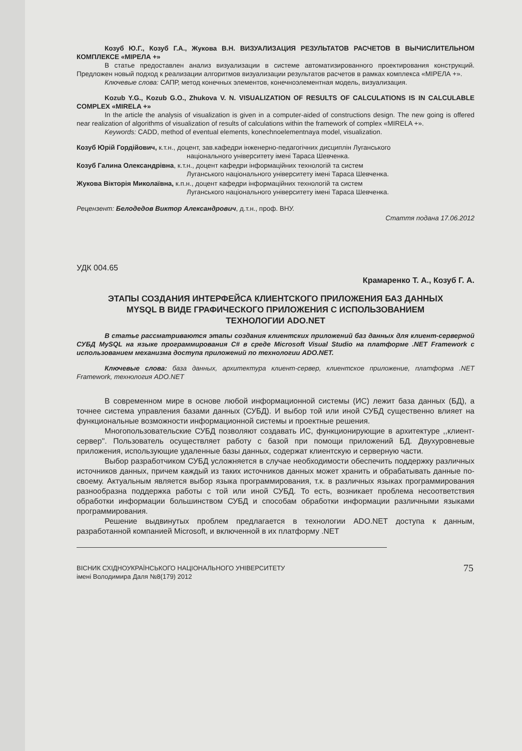Козуб Ю.Г., Козуб Г.А., Жукова В.Н. ВИЗУАЛИЗАЦИЯ РЕЗУЛЬТАТОВ РАСЧЕТОВ В ВЫЧИСЛИТЕЛЬНОМ КОМПЛЕКСЕ «МІРЕЛА +»
В статье предоставлен анализ визуализации в системе автоматизированного проектирования конструкций. Предложен новый подход к реализации алгоритмов визуализации результатов расчетов в рамках комплекса «МІРЕЛА +».
Ключевые слова: САПР, метод конечных элементов, конечноэлементная модель, визуализация.
Kozub Y.G., Kozub G.O., Zhukova V. N. VISUALIZATION OF RESULTS OF CALCULATIONS IS IN CALCULABLE COMPLEX «MIRELA +»
In the article the analysis of visualization is given in a computer-aided of constructions design. The new going is offered near realization of algorithms of visualization of results of calculations within the framework of complex «MIRELA +».
Keywords: CADD, method of eventual elements, konechnoelementnaya model, visualization.
Козуб Юрій Гордійович, к.т.н., доцент, зав.кафедри інженерно-педагогічних дисциплін Луганського
національного університету імені Тараса Шевченка.
Козуб Галина Олександрівна, к.т.н., доцент кафедри інформаційних технологій та систем
Луганського національного університету імені Тараса Шевченка.
Жукова Вікторія Миколаївна, к.п.н., доцент кафедри інформаційних технологій та систем
Луганського національного університету імені Тараса Шевченка.
Рецензент: Белодедов Виктор Александрович, д.т.н., проф. ВНУ.
Стаття подана 17.06.2012
УДК 004.65
Крамаренко Т. А., Козуб Г. А.
ЭТАПЫ СОЗДАНИЯ ИНТЕРФЕЙСА КЛИЕНТСКОГО ПРИЛОЖЕНИЯ БАЗ ДАННЫХ MYSQL В ВИДЕ ГРАФИЧЕСКОГО ПРИЛОЖЕНИЯ С ИСПОЛЬЗОВАНИЕМ ТЕХНОЛОГИИ ADO.NET
В статье рассматриваются этапы создания клиентских приложений баз данных для клиент-серверной СУБД MySQL на языке программирования C# в среде Microsoft Visual Studio на платформе .NET Framework с использованием механизма доступа приложений по технологии ADO.NET.
Ключевые слова: база данных, архитектура клиент-сервер, клиентское приложение, платформа .NET Framework, технология ADO.NET
В современном мире в основе любой информационной системы (ИС) лежит база данных (БД), а точнее система управления базами данных (СУБД). И выбор той или иной СУБД существенно влияет на функциональные возможности информационной системы и проектные решения.
Многопользовательские СУБД позволяют создавать ИС, функционирующие в архитектуре ,,клиент-сервер''. Пользователь осуществляет работу с базой при помощи приложений БД. Двухуровневые приложения, использующие удаленные базы данных, содержат клиентскую и серверную части.
Выбор разработчиком СУБД усложняется в случае необходимости обеспечить поддержку различных источников данных, причем каждый из таких источников данных может хранить и обрабатывать данные по-своему. Актуальным является выбор языка программирования, т.к. в различных языках программирования разнообразна поддержка работы с той или иной СУБД. То есть, возникает проблема несоответствия обработки информации большинством СУБД и способам обработки информации различными языками программирования.
Решение выдвинутых проблем предлагается в технологии ADO.NET доступа к данным, разработанной компанией Microsoft, и включенной в их платформу .NET
ВІСНИК СХІДНОУКРАЇНСЬКОГО НАЦІОНАЛЬНОГО УНІВЕРСИТЕТУ
імені Володимира Даля №8(179) 2012
75